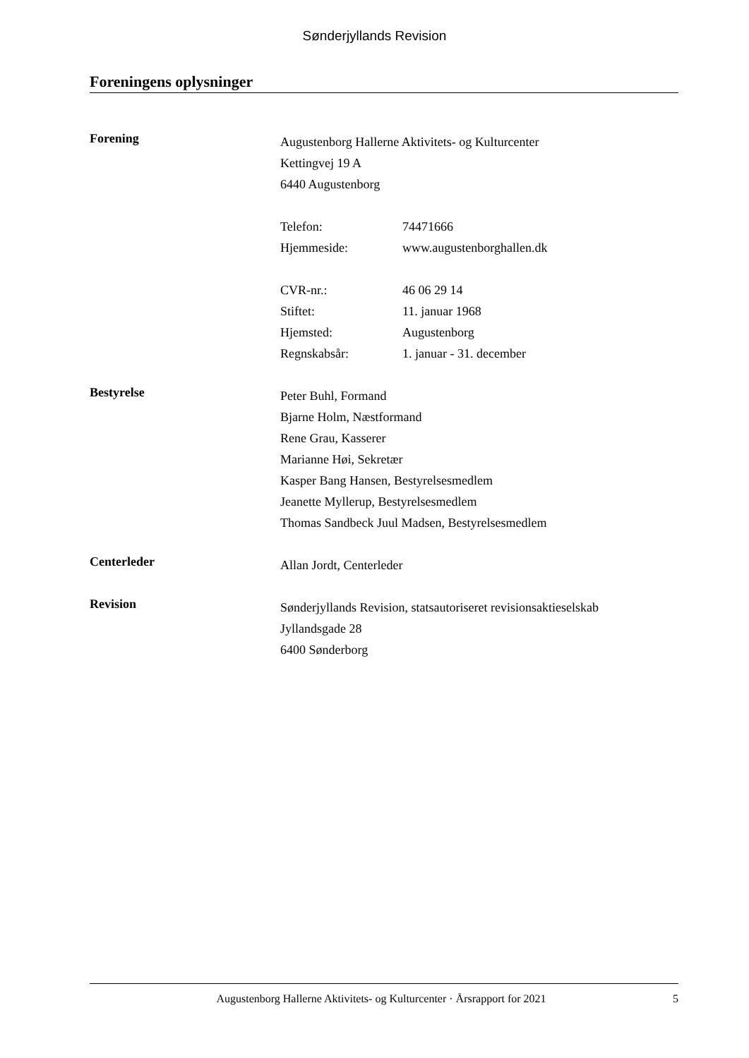Sønderjyllands Revision
Foreningens oplysninger
Forening
Augustenborg Hallerne Aktivitets- og Kulturcenter
Kettingvej 19 A
6440 Augustenborg
Telefon: 74471666
Hjemmeside: www.augustenborghallen.dk
CVR-nr.: 46 06 29 14
Stiftet: 11. januar 1968
Hjemsted: Augustenborg
Regnskabsår: 1. januar - 31. december
Bestyrelse
Peter Buhl, Formand
Bjarne Holm, Næstformand
Rene Grau, Kasserer
Marianne Høi, Sekretær
Kasper Bang Hansen, Bestyrelsesmedlem
Jeanette Myllerup, Bestyrelsesmedlem
Thomas Sandbeck Juul Madsen, Bestyrelsesmedlem
Centerleder
Allan Jordt, Centerleder
Revision
Sønderjyllands Revision, statsautoriseret revisionsaktieselskab
Jyllandsgade 28
6400 Sønderborg
Augustenborg Hallerne Aktivitets- og Kulturcenter · Årsrapport for 2021 5